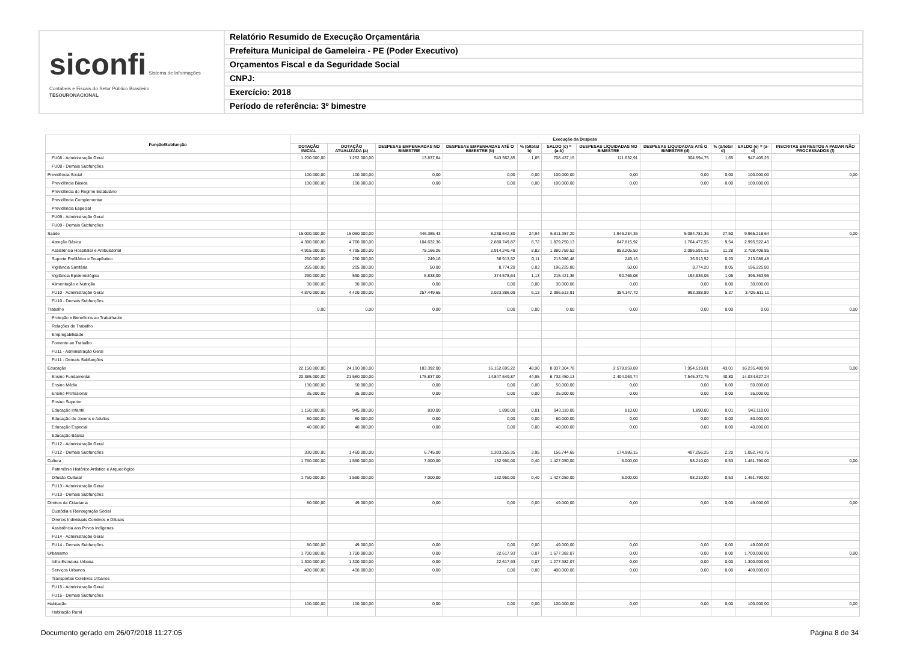siconfi Sistema de Informações Contábeis e Fiscais do Setor Público Brasileiro
TESOURONACIONAL
Relatório Resumido de Execução Orçamentária
Prefeitura Municipal de Gameleira - PE (Poder Executivo)
Orçamentos Fiscal e da Seguridade Social
CNPJ:
Exercício: 2018
Período de referência: 3º bimestre
| Função/Subfunção | Execução da Despesa | | | | | | | | | | |
| --- | --- | --- | --- | --- | --- | --- | --- | --- | --- | --- | --- |
| | DOTAÇÃO INICIAL | DOTAÇÃO ATUALIZADA (a) | DESPESAS EMPENHADAS NO BIMESTRE | DESPESAS EMPENHADAS ATÉ O BIMESTRE (b) | % (b/total b) | SALDO (c) = (a-b) | DESPESAS LIQUIDADAS NO BIMESTRE | DESPESAS LIQUIDADAS ATÉ O BIMESTRE (d) | % (d/total d) | SALDO (e) = (a-d) | INSCRITAS EM RESTOS A PAGAR NÃO PROCESSADOS (f) |
| FU08 - Administração Geral | 1.200.000,00 | 1.252.000,00 | 13.837,64 | 543.562,85 | 1,65 | 708.437,15 | 111.632,91 | 304.594,75 | 1,65 | 947.405,25 | |
| FU08 - Demais Subfunções | | | | | | | | | | | |
| Previdência Social | 100.000,00 | 100.000,00 | 0,00 | 0,00 | 0,00 | 100.000,00 | 0,00 | 0,00 | 0,00 | 100.000,00 | 0,00 |
| Previdência Básica | 100.000,00 | 100.000,00 | 0,00 | 0,00 | 0,00 | 100.000,00 | 0,00 | 0,00 | 0,00 | 100.000,00 | |
| Previdência do Regime Estatutário | | | | | | | | | | | |
| Previdência Complementar | | | | | | | | | | | |
| Previdência Especial | | | | | | | | | | | |
| FU09 - Administração Geral | | | | | | | | | | | |
| FU09 - Demais Subfunções | | | | | | | | | | | |
| Saúde | 15.000.000,00 | 15.050.000,00 | 446.385,43 | 8.238.642,80 | 24,94 | 6.811.357,20 | 1.946.234,36 | 5.084.781,36 | 27,50 | 9.965.218,64 | 0,00 |
| Atenção Básica | 4.390.000,00 | 4.760.000,00 | 104.632,36 | 2.880.749,87 | 8,72 | 1.879.250,13 | 647.815,92 | 1.764.477,55 | 9,54 | 2.995.522,45 | |
| Assistência Hospitalar e Ambulatorial | 4.915.000,00 | 4.795.000,00 | 78.166,26 | 2.914.240,48 | 8,82 | 1.880.759,52 | 853.205,50 | 2.086.591,15 | 11,28 | 2.708.408,85 | |
| Suporte Profilático e Terapêutico | 250.000,00 | 250.000,00 | 249,16 | 36.913,52 | 0,11 | 213.086,48 | 249,16 | 36.913,52 | 0,20 | 213.086,48 | |
| Vigilância Sanitária | 255.000,00 | 205.000,00 | 50,00 | 8.774,20 | 0,03 | 196.225,80 | 50,00 | 8.774,20 | 0,05 | 196.225,80 | |
| Vigilância Epidemiológica | 290.000,00 | 590.000,00 | 5.838,00 | 374.578,64 | 1,13 | 215.421,36 | 90.766,08 | 194.636,05 | 1,05 | 395.363,95 | |
| Alimentação e Nutrição | 30.000,00 | 30.000,00 | 0,00 | 0,00 | 0,00 | 30.000,00 | 0,00 | 0,00 | 0,00 | 30.000,00 | |
| FU10 - Administração Geral | 4.870.000,00 | 4.420.000,00 | 257.449,65 | 2.023.386,09 | 6,13 | 2.396.613,91 | 354.147,70 | 993.388,89 | 5,37 | 3.426.611,11 | |
| FU10 - Demais Subfunções | | | | | | | | | | | |
| Trabalho | 0,00 | 0,00 | 0,00 | 0,00 | 0,00 | 0,00 | 0,00 | 0,00 | 0,00 | 0,00 | 0,00 |
| Proteção e Benefícios ao Trabalhador | | | | | | | | | | | |
| Relações de Trabalho | | | | | | | | | | | |
| Empregabilidade | | | | | | | | | | | |
| Fomento ao Trabalho | | | | | | | | | | | |
| FU11 - Administração Geral | | | | | | | | | | | |
| FU11 - Demais Subfunções | | | | | | | | | | | |
| Educação | 22.150.000,00 | 24.190.000,00 | 183.392,00 | 16.152.695,22 | 48,90 | 8.037.304,78 | 2.579.859,89 | 7.954.519,01 | 43,01 | 16.235.480,99 | 0,00 |
| Ensino Fundamental | 20.385.000,00 | 21.580.000,00 | 175.837,00 | 14.847.549,87 | 44,95 | 6.732.450,13 | 2.404.063,74 | 7.545.372,76 | 40,80 | 14.034.627,24 | |
| Ensino Médio | 130.000,00 | 50.000,00 | 0,00 | 0,00 | 0,00 | 50.000,00 | 0,00 | 0,00 | 0,00 | 50.000,00 | |
| Ensino Profissional | 35.000,00 | 35.000,00 | 0,00 | 0,00 | 0,00 | 35.000,00 | 0,00 | 0,00 | 0,00 | 35.000,00 | |
| Ensino Superior | | | | | | | | | | | |
| Educação Infantil | 1.150.000,00 | 945.000,00 | 810,00 | 1.890,00 | 0,01 | 943.110,00 | 810,00 | 1.890,00 | 0,01 | 943.110,00 | |
| Educação de Jovens e Adultos | 80.000,00 | 80.000,00 | 0,00 | 0,00 | 0,00 | 80.000,00 | 0,00 | 0,00 | 0,00 | 80.000,00 | |
| Educação Especial | 40.000,00 | 40.000,00 | 0,00 | 0,00 | 0,00 | 40.000,00 | 0,00 | 0,00 | 0,00 | 40.000,00 | |
| Educação Básica | | | | | | | | | | | |
| FU12 - Administração Geral | | | | | | | | | | | |
| FU12 - Demais Subfunções | 330.000,00 | 1.460.000,00 | 6.745,00 | 1.303.255,35 | 3,95 | 156.744,65 | 174.986,15 | 407.256,25 | 2,20 | 1.052.743,75 | |
| Cultura | 1.760.000,00 | 1.560.000,00 | 7.000,00 | 132.950,00 | 0,40 | 1.427.050,00 | 6.000,00 | 98.210,00 | 0,53 | 1.461.790,00 | 0,00 |
| Patrimônio Histórico Artístico e Arqueológico | | | | | | | | | | | |
| Difusão Cultural | 1.760.000,00 | 1.560.000,00 | 7.000,00 | 132.950,00 | 0,40 | 1.427.050,00 | 6.000,00 | 98.210,00 | 0,53 | 1.461.790,00 | |
| FU13 - Administração Geral | | | | | | | | | | | |
| FU13 - Demais Subfunções | | | | | | | | | | | |
| Direitos da Cidadania | 80.000,00 | 49.000,00 | 0,00 | 0,00 | 0,00 | 49.000,00 | 0,00 | 0,00 | 0,00 | 49.000,00 | 0,00 |
| Custódia e Reintegração Social | | | | | | | | | | | |
| Direitos Individuais Coletivos e Difusos | | | | | | | | | | | |
| Assistência aos Povos Indígenas | | | | | | | | | | | |
| FU14 - Administração Geral | | | | | | | | | | | |
| FU14 - Demais Subfunções | 80.000,00 | 49.000,00 | 0,00 | 0,00 | 0,00 | 49.000,00 | 0,00 | 0,00 | 0,00 | 49.000,00 | |
| Urbanismo | 1.700.000,00 | 1.700.000,00 | 0,00 | 22.617,93 | 0,07 | 1.677.382,07 | 0,00 | 0,00 | 0,00 | 1.700.000,00 | 0,00 |
| Infra-Estrutura Urbana | 1.300.000,00 | 1.300.000,00 | 0,00 | 22.617,93 | 0,07 | 1.277.382,07 | 0,00 | 0,00 | 0,00 | 1.300.000,00 | |
| Serviços Urbanos | 400.000,00 | 400.000,00 | 0,00 | 0,00 | 0,00 | 400.000,00 | 0,00 | 0,00 | 0,00 | 400.000,00 | |
| Transportes Coletivos Urbanos | | | | | | | | | | | |
| FU15 - Administração Geral | | | | | | | | | | | |
| FU15 - Demais Subfunções | | | | | | | | | | | |
| Habitação | 100.000,00 | 100.000,00 | 0,00 | 0,00 | 0,00 | 100.000,00 | 0,00 | 0,00 | 0,00 | 100.000,00 | 0,00 |
| Habitação Rural | | | | | | | | | | | |
Documento gerado em 26/07/2018 11:27:05 Página 8 de 34